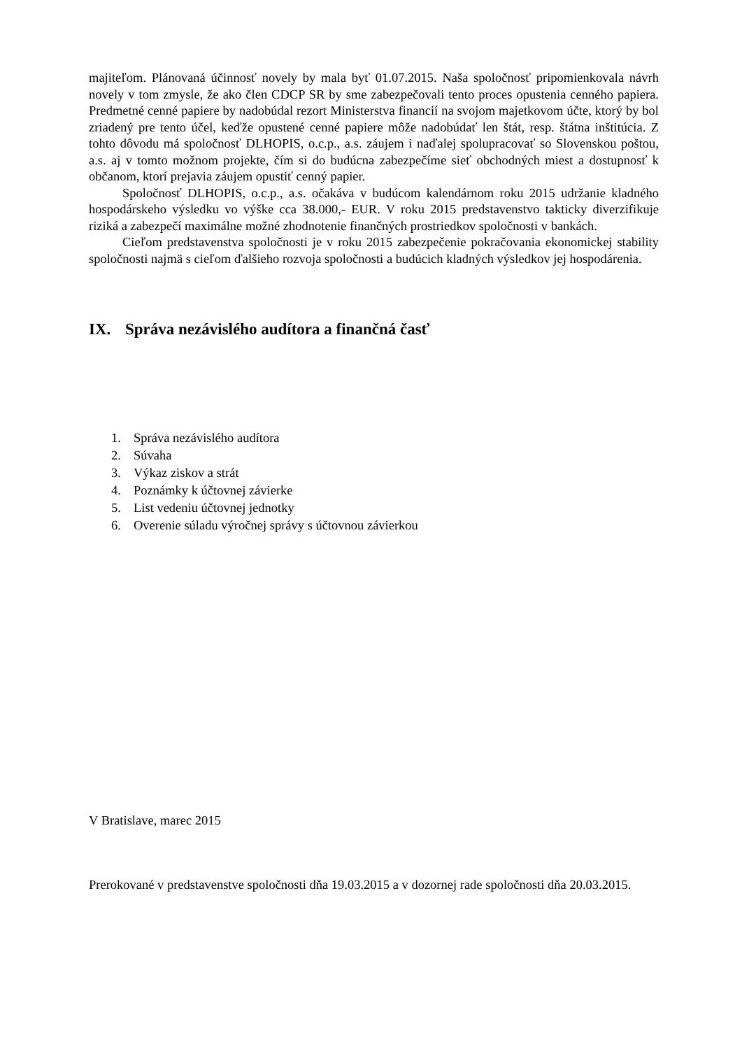majiteľom. Plánovaná účinnosť novely by mala byť 01.07.2015. Naša spoločnosť pripomienkovala návrh novely v tom zmysle, že ako člen CDCP SR by sme zabezpečovali tento proces opustenia cenného papiera. Predmetné cenné papiere by nadobúdal rezort Ministerstva financií na svojom majetkovom účte, ktorý by bol zriadený pre tento účel, keďže opustené cenné papiere môže nadobúdať len štát, resp. štátna inštitúcia. Z tohto dôvodu má spoločnosť DLHOPIS, o.c.p., a.s. záujem i naďalej spolupracovať so Slovenskou poštou, a.s. aj v tomto možnom projekte, čím si do budúcna zabezpečíme sieť obchodných miest a dostupnosť k občanom, ktorí prejavia záujem opustiť cenný papier.
Spoločnosť DLHOPIS, o.c.p., a.s. očakáva v budúcom kalendárnom roku 2015 udržanie kladného hospodárskeho výsledku vo výške cca 38.000,- EUR. V roku 2015 predstavenstvo takticky diverzifikuje riziká a zabezpečí maximálne možné zhodnotenie finančných prostriedkov spoločnosti v bankách.
Cieľom predstavenstva spoločnosti je v roku 2015 zabezpečenie pokračovania ekonomickej stability spoločnosti najmä s cieľom ďalšieho rozvoja spoločnosti a budúcich kladných výsledkov jej hospodárenia.
IX. Správa nezávislého audítora a finančná časť
1. Správa nezávislého audítora
2. Súvaha
3. Výkaz ziskov a strát
4. Poznámky k účtovnej závierke
5. List vedeniu účtovnej jednotky
6. Overenie súladu výročnej správy s účtovnou závierkou
V Bratislave, marec 2015
Prerokované v predstavenstve spoločnosti dňa 19.03.2015 a v dozornej rade spoločnosti dňa 20.03.2015.